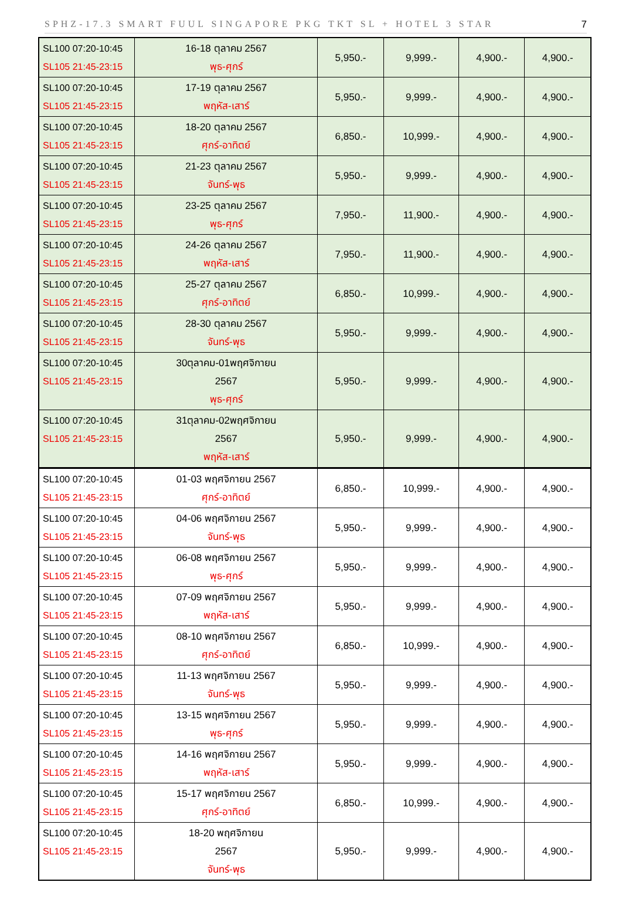SPHZ-17.3 SMART FUUL SINGAPORE PKG TKT SL + HOTEL 3 STAR 7
| SL100 07:20-10:45 SL105 21:45-23:15 | 16-18 ตุลาคม 2567 พุธ-ศุกร์ | 5,950.- | 9,999.- | 4,900.- | 4,900.- |
| SL100 07:20-10:45 SL105 21:45-23:15 | 17-19 ตุลาคม 2567 พฤหัส-เสาร์ | 5,950.- | 9,999.- | 4,900.- | 4,900.- |
| SL100 07:20-10:45 SL105 21:45-23:15 | 18-20 ตุลาคม 2567 ศุกร์-อาทิตย์ | 6,850.- | 10,999.- | 4,900.- | 4,900.- |
| SL100 07:20-10:45 SL105 21:45-23:15 | 21-23 ตุลาคม 2567 จันทร์-พุธ | 5,950.- | 9,999.- | 4,900.- | 4,900.- |
| SL100 07:20-10:45 SL105 21:45-23:15 | 23-25 ตุลาคม 2567 พุธ-ศุกร์ | 7,950.- | 11,900.- | 4,900.- | 4,900.- |
| SL100 07:20-10:45 SL105 21:45-23:15 | 24-26 ตุลาคม 2567 พฤหัส-เสาร์ | 7,950.- | 11,900.- | 4,900.- | 4,900.- |
| SL100 07:20-10:45 SL105 21:45-23:15 | 25-27 ตุลาคม 2567 ศุกร์-อาทิตย์ | 6,850.- | 10,999.- | 4,900.- | 4,900.- |
| SL100 07:20-10:45 SL105 21:45-23:15 | 28-30 ตุลาคม 2567 จันทร์-พุธ | 5,950.- | 9,999.- | 4,900.- | 4,900.- |
| SL100 07:20-10:45 SL105 21:45-23:15 | 30ตุลาคม-01พฤศจิกายน 2567 พุธ-ศุกร์ | 5,950.- | 9,999.- | 4,900.- | 4,900.- |
| SL100 07:20-10:45 SL105 21:45-23:15 | 31ตุลาคม-02พฤศจิกายน 2567 พฤหัส-เสาร์ | 5,950.- | 9,999.- | 4,900.- | 4,900.- |
| SL100 07:20-10:45 SL105 21:45-23:15 | 01-03 พฤศจิกายน 2567 ศุกร์-อาทิตย์ | 6,850.- | 10,999.- | 4,900.- | 4,900.- |
| SL100 07:20-10:45 SL105 21:45-23:15 | 04-06 พฤศจิกายน 2567 จันทร์-พุธ | 5,950.- | 9,999.- | 4,900.- | 4,900.- |
| SL100 07:20-10:45 SL105 21:45-23:15 | 06-08 พฤศจิกายน 2567 พุธ-ศุกร์ | 5,950.- | 9,999.- | 4,900.- | 4,900.- |
| SL100 07:20-10:45 SL105 21:45-23:15 | 07-09 พฤศจิกายน 2567 พฤหัส-เสาร์ | 5,950.- | 9,999.- | 4,900.- | 4,900.- |
| SL100 07:20-10:45 SL105 21:45-23:15 | 08-10 พฤศจิกายน 2567 ศุกร์-อาทิตย์ | 6,850.- | 10,999.- | 4,900.- | 4,900.- |
| SL100 07:20-10:45 SL105 21:45-23:15 | 11-13 พฤศจิกายน 2567 จันทร์-พุธ | 5,950.- | 9,999.- | 4,900.- | 4,900.- |
| SL100 07:20-10:45 SL105 21:45-23:15 | 13-15 พฤศจิกายน 2567 พุธ-ศุกร์ | 5,950.- | 9,999.- | 4,900.- | 4,900.- |
| SL100 07:20-10:45 SL105 21:45-23:15 | 14-16 พฤศจิกายน 2567 พฤหัส-เสาร์ | 5,950.- | 9,999.- | 4,900.- | 4,900.- |
| SL100 07:20-10:45 SL105 21:45-23:15 | 15-17 พฤศจิกายน 2567 ศุกร์-อาทิตย์ | 6,850.- | 10,999.- | 4,900.- | 4,900.- |
| SL100 07:20-10:45 SL105 21:45-23:15 | 18-20 พฤศจิกายน 2567 จันทร์-พุธ | 5,950.- | 9,999.- | 4,900.- | 4,900.- |